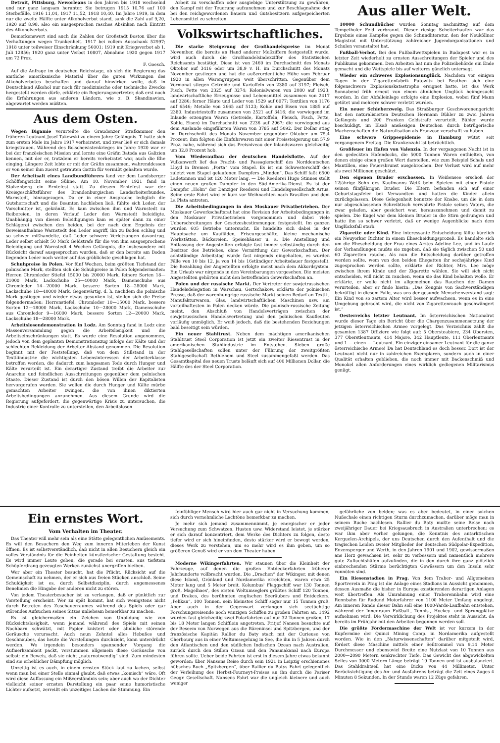Detroit, Pittsburg, Neworleans in den Jahren bis 1918 wechselnd und nur ganz langsam herunter. Sie betrugen 1915 10,76 auf 100 Sterbefälle, 1916 11,04, 1917 11,52, 1918 10,40. Im Jahre 1919, in dem nur die zweite Hälfte unter Alkoholverbot stand, sank die Zahl auf 9,20, 1920 auf 8,98, also ein ausgesprochen rasches Absinken nach Eintritt des Alkoholverbots.
Bemerkenswert sind auch die Zahlen der Großstadt Boston über die Verhaftungen wegen Trunkenheit. 1917 bei vollem Ausschank 52997; 1918 unter teilweiser Einschränkung 56001; 1919 mit Kriegsverbot ab 1. Juli 12856; 1920 ganz unter Verbot 10807, Abnahme 1920 gegen 1917 um 72 Proz.
F. Goesch.
Auf die Anfrage im deutschen Reichstage, ob sich die Regierung das amtliche amerikanische Material über die guten Wirkungen des Alkoholverbotes beschaffen und darauf hinwirken wolle, daß in Deutschland Alkohol nur noch für medizinische oder technische Zwecke hergestellt werden dürfe, erklärte ein Regierungsvertreter, daß erst noch die Erfahrungen aus anderen Ländern, wie z. B. Skandinavien, abgewartet werden müßten.
Aus dem Osten.
Wegen Bigamie verurteilte die Graudenzer Strafkammer den früheren Leutnant Josef Takewski zu einem Jahre Gefängnis. T. hatte sich zum ersten Male im Jahre 1917 verheiratet, und zwar ließ er sich damals kriegstrauen. Während des Bolschewistenkrieges im Jahre 1920 war er bei der französischen Mission und lernte eine Gräfin Batoda aus Galizien kennen, mit der er, trotzdem er bereits verheiratet war, auch die Ehe einging. Längere Zeit lebte er mit der Gräfin zusammen, wahrenddessen er von seiner ihm zuerst getrauten Gattin für vermißt gehalten wurde.
Der Arbeitsalt eines Landbundführers fand vor dem Landsberger Schöffengericht seine Sühne. Am 10. November 1921 fand in Stolzenberg ein Erntefest statt. Zu diesem Erntefest war der Kreisgeschäftsführer des Brandenburgischen Landarbeiterbundes, Warnstedt, hinzugezogen. Da er in einer Ansprache lediglich die Gutsherrschaft und die Beamten hochleben ließ, fühlte sich Leder, der Vorschnitter ist, gekränkt. Es kam zwischen ihm und Warnstedt zu Reibereien, in deren Verlauf Leder den Warnstedt beleidigte. Unabhängig von diesen Beleidigungen kam es später dann zu einer Schlägerei zwischen den beiden, bei der nach dem Ergebnis der Beweisaufnahme Warnstedt den Leder angriff, ihn zu Boden schlug und so schwer mißhandelte, daß Leder schwere Verletzungen davontrug. Leder selbst erhielt 50 Mark Geldstrafe für die von ihm ausgesprochene Beleidigung und Warnstedt 4 Wochen Gefängnis, die insbesondere mit Rücksicht darauf ausgesprochen wurden, daß er den bereits am Boden liegenden Leder noch weiter auf das gröblichste geschlagen hat.
Schuhpreise in Polen. Vor fünf Wochen, beim größten Tiefstand der polnischen Mark, stellten sich die Schuhpreise in Polen folgendermaßen: Herren Chromleder Stiefel 15000 bis 20000 Mark, feinere Sorten 18—21000 Mark, Lackschuhe 25—40000 Mark, Damenschuhe aus Chromleder 14—20000 Mark, bessere Sorten 18—28000 Mark, Lackschuhe 18—40000 Mark. Gegenwärtig, d. h. nachdem die polnische Mark gestiegen und wieder etwas gesunken ist, stellen sich die Preise folgendermaßen: Herrenstiefel, Chromleder 10—15000 Mark, bessere Sorten 12—18000 Mark, Lackschuhe 10—28000 Mark, Damenschuhe aus Chromleder 9—16000 Mark, bessere Sorten 12—20000 Mark, Lackschuhe 18—28000 Mark.
Arbeitslosendemonstration in Lodz. Am Sonntag fand in Lodz eine Massenversammlung gegen die Arbeitslosigkeit und die Arbeitseinschränkungen statt. Es wurde eine Resolution angenommen, jedoch von dem geplanten Demonstrationszug infolge der Kälte und der schlechten Bekleidung der Arbeiter Abstand genommen. Die Resolution beginnt mit der Feststellung, daß von dem Stillstand in der Textilindustrie die wichtigsten Lebensinteressen der Arbeiterklasse betroffen werden, die dadurch zum langsamen Tode durch Hunger und Kälte verurteilt ist. Ein derartiger Zustand treibt die Arbeiter zur Anarchie und feindlichen Ausschreitungen gegenüber dem polnischen Staate. Dieser Zustand ist durch den bösen Willen der Kapitalisten hervorgerufen worden. Sie wollen die durch Hunger und Kälte mürbe gemachten Arbeiter zwingen, die von ihnen diktierten Arbeitsbedingungen anzunehmen. Aus diesem Grunde wird die Regierung aufgefordert, die gegenwärtige Krisis zu untersuchen, die Industrie einer Kontrolle zu unterstellen, den Arbeitslosen
Arbeit zu verschaffen oder ausgiebige Unterstützung zu gewähren, den Kampf mit der Teuerung aufzunehmen und zur Beschlagnahme der bei den reichgewordenen Bauern und Gutsbesitzern aufgespeicherten Lebensmittel zu schreiten.
Volkswirtschaftliches.
Die starke Steigerung der Großhandelspreise im Monat November, die bereits an Hand anderer Meßziffern festgestellt wurde, wird auch durch die Großhandelsindexziffer des Statistischen Reichsamts bestätigt. Diese ist von 2460 im Durchschnitt des Monats Oktober auf 3416 oder um 38,9 v. H. im Durchschnitt des Monats November gestiegen und hat die außerordentliche Höhe vom Februar 1920 in allen Warengruppen weit überschritten. Gegenüber dem Vormonat stiegen Getreide und Kartoffeln von 2380 auf 3197; Fleisch, Fisch, Fette von 2325 auf 3274; Kolonialwaren von 2080 auf 1923; landwirtschaftliche Erzeugnisse und Lebensmittel zusammen von 2417 auf 3286; ferner Häute und Leder von 1529 auf 6077; Textilien von 1176 auf 6546; Metalle von 2665 auf 5123; Kohle und Eisen von 1885 auf 2380. Industriestoffe zusammen von 2521 auf 3416; die vorwiegend im Inlande erzeugten Waren (Getreide, Kartoffeln, Fleisch, Fisch, Fette, Kohle, Eisen) im Durchschnitt von 2236 auf 2967; die vorwiegend aus dem Auslande eingeführten Waren von 3785 auf 5092. Der Dollar stieg im Durchschnitt des Monats November gegenüber Oktober um 75,4 Prozent; ihm folgten die Einfuhrwaren mit einer Preissteigerung um 57,9 Proz. nahe, während sich das Preisniveau der Inlandswaren gleichzeitig um 32,8 Prozent hob.
Vom Wiederaufbau der deutschen Handelsflotte. Auf der Vulkanwerft lief das Fracht- und Passagierschiff des Norddeutschen Lloyd in Bremen „Porta“ vom Stapel. Es ist ein Schwesterschiff des zuletzt vom Stapel gelaufenen Dampfers „Minden“. Das Schiff faßt 6500 Ladetonnen und ist 120 Meter lang. — Die Reederei Hugo Stinnes stellt einen neuen großen Dampfer in den Süd-Amerika-Dienst. Es ist der Dampfer „Holm“ der Danziger Reederei und Handelsgesellschaft Artus. Seine erste Fahrt wird er kurz vor Weihnachten nach Brasilien und dem La Plata antreten.
Die Arbeitsbedingungen in den Moskauer Privatbetrieben. Der Moskauer Gewerkschaftsrat hat eine Revision der Arbeitsbedingungen in den Moskauer Privatbetrieben vorgenommen und dabei viele Ueberschreitungen der Gesetzesbestimmungen festgestellt. Im ganzen wurden 605 Betriebe untersucht. Es handelte sich dabei in der Hauptsache um Kaufläden, Friseurgeschäfte, kleine mechanische Werkstätten, Bäckereien, Speisehäuser u. a. Die Anstellung und Entlassung der Angestellten erfolgte fast immer selbständig durch den Besitzer des Betriebes, ohne Vermittlung der Gewerkschaften. Der achtstündige Arbeitstag wurde fast nirgends eingehalten, es wurden Fälle von 10 bis 12, ja von 14 bis 16stündiger Arbeitsdauer festgestellt. Die Bezahlung der Angestellten erfolgte meist nach dem Akkordsystem. Ein Urlaub war nirgends in den Vereinbarungen vorgesehen. Die meisten Angestellten gehörten nicht den betreffenden Gewerkschaften an.
Polen und der russische Markt. Der Vertreter der sowjetrussischen Handelsdelegation in Warschau, Gertschakow, erklärte der polnischen Presse, daß der warenhungrige russische Markt seinen Bedarf an Textil-, Manufakturwaren, Glas, landwirtschaftlichen Maschinen usw. am vorteilhaftesten in Polen decken würde. Die polnisch-russische Zeitung meint, den Abschluß von Handelsverträgen zwischen der sowjetrussischen Handelsvertretung und den polnischen Kaufleuten vorläufig unmöglich. Er weiß jedoch, daß die bestehenden Beziehungen bald beseitigt sein würden.
Ein neuer Stahltrust. Neben dem mächtigen amerikanischen Stahltrust Steel Corporation ist jetzt ein zweiter Riesentrust in der amerikanischen Stahlindustrie im Entstehen. Sieben große Stahlgesellschaften sollen unter der Führung der zweitgrößten Stahlgesellschaft Bethlehem und Steel zusammengefaßt werden. Das Gesamtkapital des neuen Trusts beläuft sich auf 400 Millionen Dollar, die Hälfte des der Steel Corporation.
Aus aller Welt.
10000 Schundbücher wurden Sonntag nachmittag auf dem Tempelhofer Feld verbrannt. Dieser riesige Scheiterhaufen war das Ergebnis eines Kampfes gegen die Schundliteratur, den der Neuköllner Magistrat mit Unterstützung zahlreicher Jugendorganisationen und Schulen veranstaltet hat.
Fußball-Verbot. Bei den Fußballwettspielen in Budapest war es in letzter Zeit wiederholt zu ernsten Ausschreitungen der Spieler und des Publikums gekommen. Den Arbeiten hat nun die Polizeibehörde ein Ende gemacht und die Wettspiele bis auf weiteres gänzlich untersagt.
Wieder ein schweres Explosionsunglück. Nachdem vor einigen Tagen in der Zigarettenfabrik Putowitz bei Beuthen sich eine folgenschwere Explosionskatastrophe ereignet hatte, ist das Werk Sonnabend früh erneut von einem ähnlichen Unglück heimgesucht worden. In der Abfalleinlage erfolgte eine Explosion, wobei fünf Mann getötet und mehrere schwer verletzt wurden.
Ein neuer Schieberzweig. Das Straßburger Geschworenengericht hat den naturalisierten Deutschen Hermann Bühler zu zwei Jahren Gefängnis und 200 Franken Geldstrafe verurteilt. Bühler wurde beschuldigt, im Elsaß ansässigen Deutschen durch betrügerische Machenschaften die Naturalisation als Franzose verschafft zu haben.
Eine schwere Grippeepidemie in Hamburg wütet seit vergangenem Freitag. Die Krankenzahl ist beträchtlich.
Großfeuer im Hafen von Valenzia. In der vergangenen Nacht ist in den gedeckten Hafendocks, die 5000 Tonnen Waren enthielten, von denen einige einen großen Wert darstellen, wie zum Beispiel Schals und Mantillen, eine Feuersbrunst ausgebrochen. Der Verlust wird auf mehr als zwei Millionen geschätzt.
Den eigenen Bruder erschossen. In Weißensee erschoß der 12jährige Sohn des Kaufmanns Weiß beim Spielen mit einer Pistole seinen fünfjährigen Bruder. Die Eltern befanden sich auf einer Geburtstagsfeier bei Verwandten und hatten die Kinder allein zurückgelassen. Diese Gelegenheit benutzte der Knabe, um die in dem nur abgeschlossenen Schreibtisch verwahrte Pistole seines Vaters, die zwar geladen, aber gesichert war, herauszunehmen und damit zu spielen. Die Kugel war dem kleinen Bruder in die Stirn gedrungen und hatte ihn so schwer verletzt, daß er wenige Augenblicke nach dem Unglücksfall starb.
Zigarette oder Kind. Eine interessante Entscheidung fällte kürzlich ein Neuyorker Richter in einem Ehescheidungsprozeß. Es handelte sich um die Ehescheidung der Frau eines Arztes Adeline Lee, und im Laufe der Verhandlungen mußte sie zugeben, daß sie täglich zwischen 50 und 60 Zigaretten rauche. Als nun die Entscheidung darüber getroffen werden sollte, wem von den beiden Ehegatten ihr sechsjähriges Kind zugesprochen werden sollte, erklärte der Richter, Mrs. Lee möge zwischen ihrem Kinde und der Zigarette wählen. Sie will sich nicht entscheiden, will nicht zu rauchen, wenn sie das Kind behalten wolle. Er erklärte, er wolle nicht im allgemeinen das Rauchen der Damen verurteilen, aber er finde hierin: „Das Zeugnis von Sachverständigen bekräftigt in diesem Falle, was uns der gesunde Menschenverstand sagt: Ein Kind von so zartem Alter wird besser aufwachsen, wenn es in eine Umgebung gebracht wird, die nicht von Zigarettenrauch geschwängert ist.“
Oesterreichs letzter Leutnant. Im österreichischen Nationalrat wurde dieser Tage ein Bericht über die Chargenzusammensetzung der jetzigen österreichischen Armee vorgelegt. Das Verzeichnis zählt die gesamten 1387 Offiziere wie folgt auf: 5 Obersteabiere, 234 Obersten, 377 Oberstleutnants, 414 Majore, 342 Hauptleute, 111 Oberleutnants und 1 — einen — Leutnant. Ein einziger einsamer Leutnant für die ganze österreichische Armee! Da hat Deutschland es doch besser. Dort ist der Leutnant nicht nur in zahlreichen Exemplaren, sondern auch in einer Qualität erhalten geblieben, die noch immer mit Backenschmiß und Monokel allen Anforderungen eines wirklich gediegenen Militarismus genügt.
Ein ernstes Wort.
Vom Verhalten im Theater.
Das Theater will mehr sein als eine Stätte gelegentlichen Amüsements. Es will den Besuchern den Weg zum inneren Miterleben der Kunst öffnen. Es ist selbstverständlich, daß nicht in allen Besuchern gleich ein volles Verständnis für die Feinheiten künstlerischer Gestaltung besteht. Es wird immer Leute geben, die gerade bei ernsten, aus tiefstem Schöpferdrang gezeugten Werken zunächst unergriffen bleiben.
Wer aber ein Theater besucht, hat die Pflicht, Rücksicht auf die Gemeinschaft zu nehmen, der er sich aus freien Stücken anschloß. Seine Schuldigkeit ist es, durch Selbstdisziplin, durch angemessenes Benehmen die Hingabe der anderen nicht zu stören.
Von jedem Theaterbesucher ist zu verlangen, daß er pünktlich zur Vorstellung erscheint. Wer zu spät kommt, hat sich wenigstens nicht durch Betreten des Zuschauerraumes während des Spiels oder gar störendes Aufsuchen seines Sitzes unliebsam bemerkbar zu machen.
Es ist gleichermaßen ein Zeichen von Unbildung wie von Rücksichtslosigkeit, wenn jemand während des Spiels mit seinen Nachbarn schwätzt, mit Papier knistert oder ähnliche störende Geräusche verursacht. Auch neun Zehntel alles Hebußes und Geschnaubes, das heute die Vorstellungen durchzieht, kann unterdrückt werden. Wo irgendein besonders spannender Vorgang die Aufmerksamkeit packt, verstummen allgemein diese Geräusche von selbst: ein Beweis, daß sie nicht „naturnotwendig“ sind. Zum mindesten sind sie erheblicher Dämpfung möglich.
Unzeitig ist es auch, in einem ernsten Stück laut zu lachen, selbst wenn man bei einer Stelle einmal glaubt, daß etwas „komisch“ wäre. Oft wird diese Auffassung ein Mißverständnis sein; aber auch wo der Dichter vielleicht seiner ernsten Darstellung ein paar seine humoristische Lichter aufsetzt, zerreißt ein unzeitiges Lachen die Stimmung. Ein
feinfühliger Mensch wird hier auch gar nicht in Versuchung kommen, sich durch vernehmliche Lachtöne bemerkbar zu machen.
Je mehr sich jemand zusammennimmt, je energischer er jeder Versuchung zum Schwatzen, Husten usw. Widerstand leistet, je stärker er sich darauf konzentriert, dem Werke des Dichters zu folgen, desto tiefer wird er sich hineinfinden, desto stärker wird er bewegt werden, dieses Werk zu verstehen, um so mehr wird es ihm geben, um so größeren Genuß wird er von dem Theater haben.
Moderne Wikingerfahrten. Wir staunen über die Kleinheit der Fahrzeuge, auf denen die großen Entdeckerfahrten früherer Jahrhunderte vollbracht wurden. Die „Drachen“ der Wikinger, mit denen diese Island, Grönland und Nordamerika erreichten, waren etwa 25 Meter lang und 5 Meter breit. Kolumbus' Flaggschiff war 130 Tonnen groß, Magelhaes', des ersten Weltumseglers größtes Schiff 120 Tonnen, und Drakes, des berühmten englischen Seeräubers und Entdeckers, „Pelikan“, 100 Tonnen, sein kleinstes Schiff sogar nur 15 Tonnen groß. Aber auch in der Gegenwart verlangen sich seetüchtige Forschungsreisende noch winzigen Schiffen zu großen Fahrten an. 1492 wurden fast gleichzeitig zwei Polarfahrten auf nur 32 Tonnen großen, 17 bis 18 Meter langen Schifflein angetreten. Fritjof Nansen besuchte auf der Beseem von Norwegen aus die Bäreninsel und Spitzbergen, und der französische Kapitän Rallier du Baty stach mit der Curieuse von Cherbourg aus in einer Weltumsegelung in See, die ihn in 5 Jahren durch den Atlantischen und den südlichen Indischen Ozean nach Australien, zurück durch den Stillen Ozean und den Panamakanal nach Europa führen sollte. Ueber beide Fahrten ist erst in diesem Jahre etwas bekannt geworden; über Nansens Reise durch sein 1921 in Leipzig erschienenes hübsches Buch „Spitzbergen“, über Rallier du Batys Fahrt gelegentlich der Verleihung des Herbst-Fourneyt-Preises an ihn durch die Pariser Geogr. Gesellschaft. Nansens Fahrt war die ungleich kleinere und auch weniger
gefährliche von beiden; was es aber bedeutet, in einer solchen Nußschale einen richtigen Sturm durchzumachen, darüber möge man in seinem Buche nachlesen. Rallier du Baty mußte seine Reise nach zweijähriger Dauer bei Kriegsausbruch in Australien unterbrechen; es war ihm aber vorher gelungen, die Kenntnis des antarktischen Kerguelen-Archipels, der uns Deutschen durch den Aufenthalt und die tragischen Leiden zweier Mitglieder der deutschen Südpolar-Expedition, Enzensperger und Werth, in den Jahren 1901 und 1902, gewissermaßen ans Herz gewachsen ist, sehr zu verbessern und namentlich mehrere gute Zufluchtshäfen aufzufinden, die in den durch ihre ganz plötzlich einbrechenden Stürme berüchtigten Gewässern um den Inseln sehr vonnöten sind.
Ein Riesenstadion in Prag. Von dem Traber- und Allgemeinen Sportverein in Prag ist die Anlage eines Stadions in Aussicht genommen, dessen Ausmaße die bisher in Europa existierenden derartigen Anlagen weit übertreffen. Als Umrahmung einer Traberennbahn wird eine Rennbahn für Radund Motorfahrer von 1100 Meter Umfang angelegt. Am inneren Rande dieser Bahn soll eine 1000-Yards-Laufbahn entstehen, während der Innenraum Fußball-, Tennis-, Hockey- und Sprungplätze aufnehmen wird. Die Verwirklichung des Projektes steht in Aussicht, da bereits im Frühjahr mit den Arbeiten begonnen werden soll.
Die größte Fördermaschine der Welt ist vor kurzem in der Kupfermine der Quinci Mining Comp. in Nordamerika aufgestellt worden. Wie in den „Naturwissenschaften“ darüber mitgeteilt wird, fördert diese Maschine mittels einer Seiltrommel von 9,14 Meter Durchmesser und ebensoviel Breite eine Nutzlast von 10 Tonnen aus 2000—2090 Metern senkrechter Tiefe. Das Gewicht des abgewickelten Seiles von 3000 Metern Länge beträgt 19 Tonnen und ist ausbalanciert. Das Stahldrahtseil hat eine Dicke von 44 Millimeter. Unter Berücksichtigung des An- und Ausfahrens beträgt die Zeit eines Zuges 4 Minuten 8 Sekunden. In der Stunde waren 12 Züge gefahren.